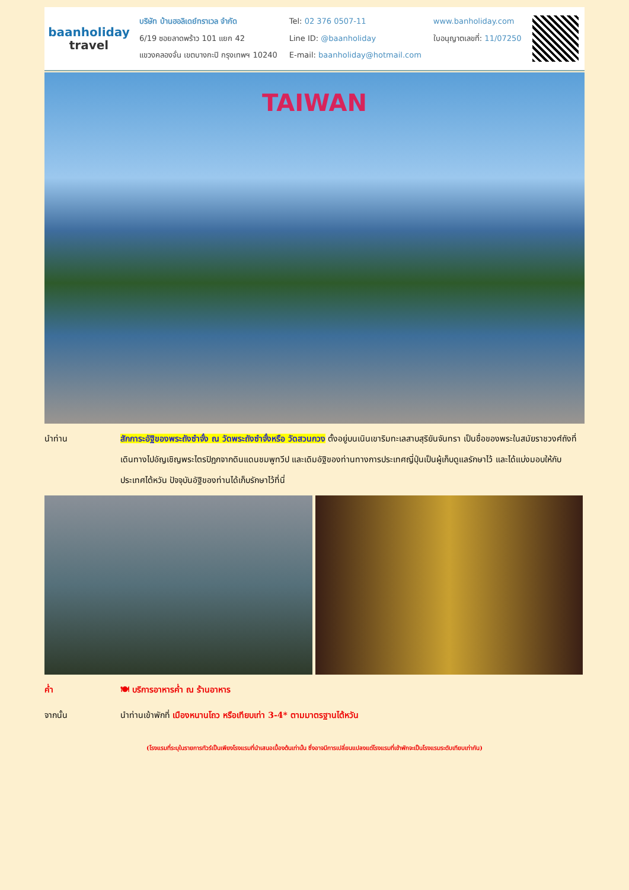baanholiday
travel
บริษัท บ้านฮอลิเดย์ทราเวล จำกัด
6/19 ซอยลาดพร้าว 101 แยก 42
แขวงคลองจั่น เขตบางกะปิ กรุงเทพฯ 10240
Tel: 02 376 0507-11
Line ID: @baanholiday
E-mail: baanholiday@hotmail.com
www.banholiday.com
ใบอนุญาตเลขที่: 11/07250
TAIWAN
นำท่าน สักการะอัฐิของพระถังซำจั๋ง ณ วัดพระถังซำจั๋งหรือ วัดสวนกวง ตั้งอยู่บนเนินเขาริมทะเลสาบสุริยันจันทรา เป็นชื่อของพระในสมัยราชวงศ์ถังที่เดินทางไปอัญเชิญพระไตรปิฎกจากดินแดนชมพูทวีป และเดิมอัฐิของท่านทางการประเทศญี่ปุ่นเป็นผู้เก็บดูแลรักษาไว้ และได้แบ่งมอบให้กับประเทศไต้หวัน ปัจจุบันอัฐิของท่านได้เก็บรักษาไว้ที่นี่
ค่ำ 🍽 บริการอาหารค่ำ ณ ร้านอาหาร
จากนั้น นำท่านเข้าพักที่ เมืองหนานโถว หรือเทียบเท่า 3-4* ตามมาตรฐานไต้หวัน
(โรงแรมที่ระบุในรายการทัวร์เป็นเพียงโรงแรมที่นำเสนอเบื้องต้นเท่านั้น ซึ่งอาจมีการเปลี่ยนแปลงแต่โรงแรมที่เข้าพักจะเป็นโรงแรมระดับเทียบเท่ากัน)